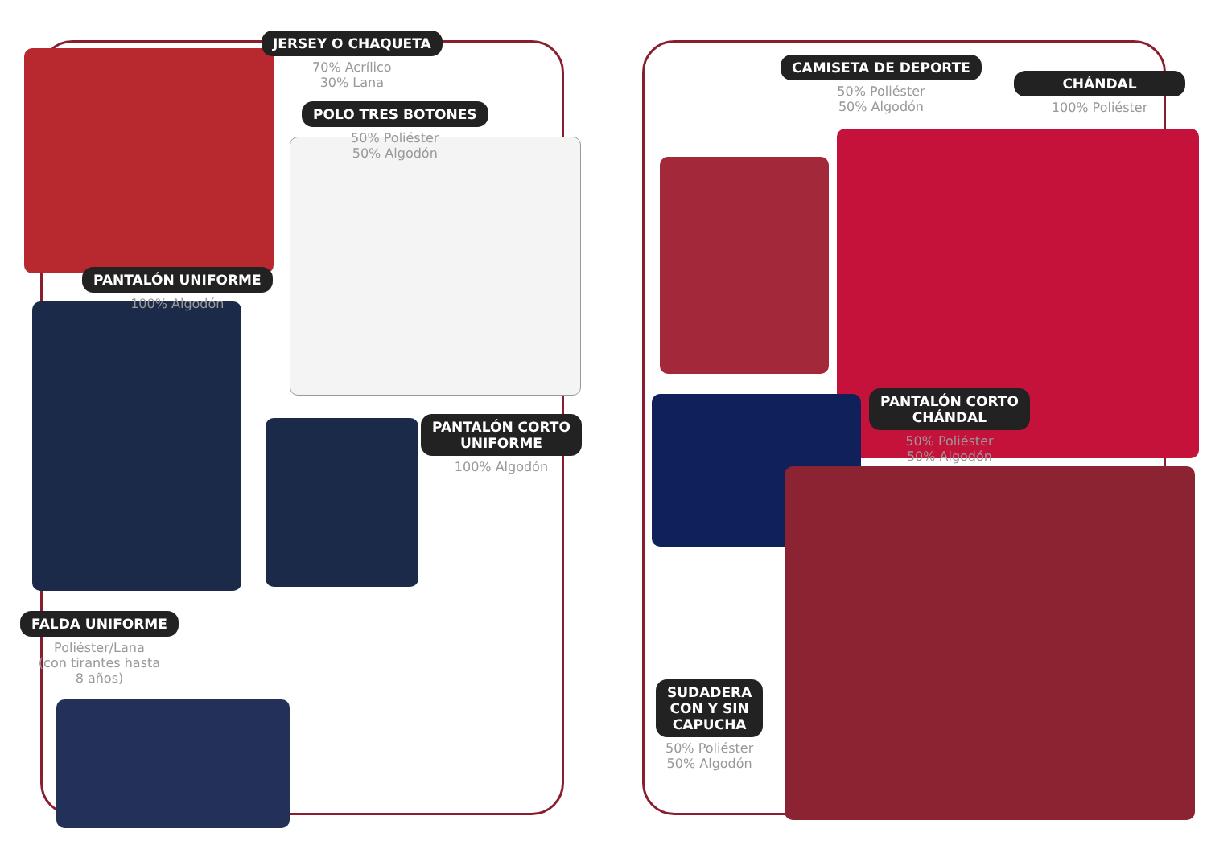JERSEY O CHAQUETA
70% Acrílico
30% Lana
POLO TRES BOTONES
50% Poliéster
50% Algodón
PANTALÓN UNIFORME
100% Algodón
PANTALÓN CORTO
UNIFORME
100% Algodón
FALDA UNIFORME
Poliéster/Lana
(con tirantes hasta
8 años)
CAMISETA DE DEPORTE
50% Poliéster
50% Algodón
CHÁNDAL
100% Poliéster
PANTALÓN CORTO
CHÁNDAL
50% Poliéster
50% Algodón
SUDADERA
CON Y SIN
CAPUCHA
50% Poliéster
50% Algodón